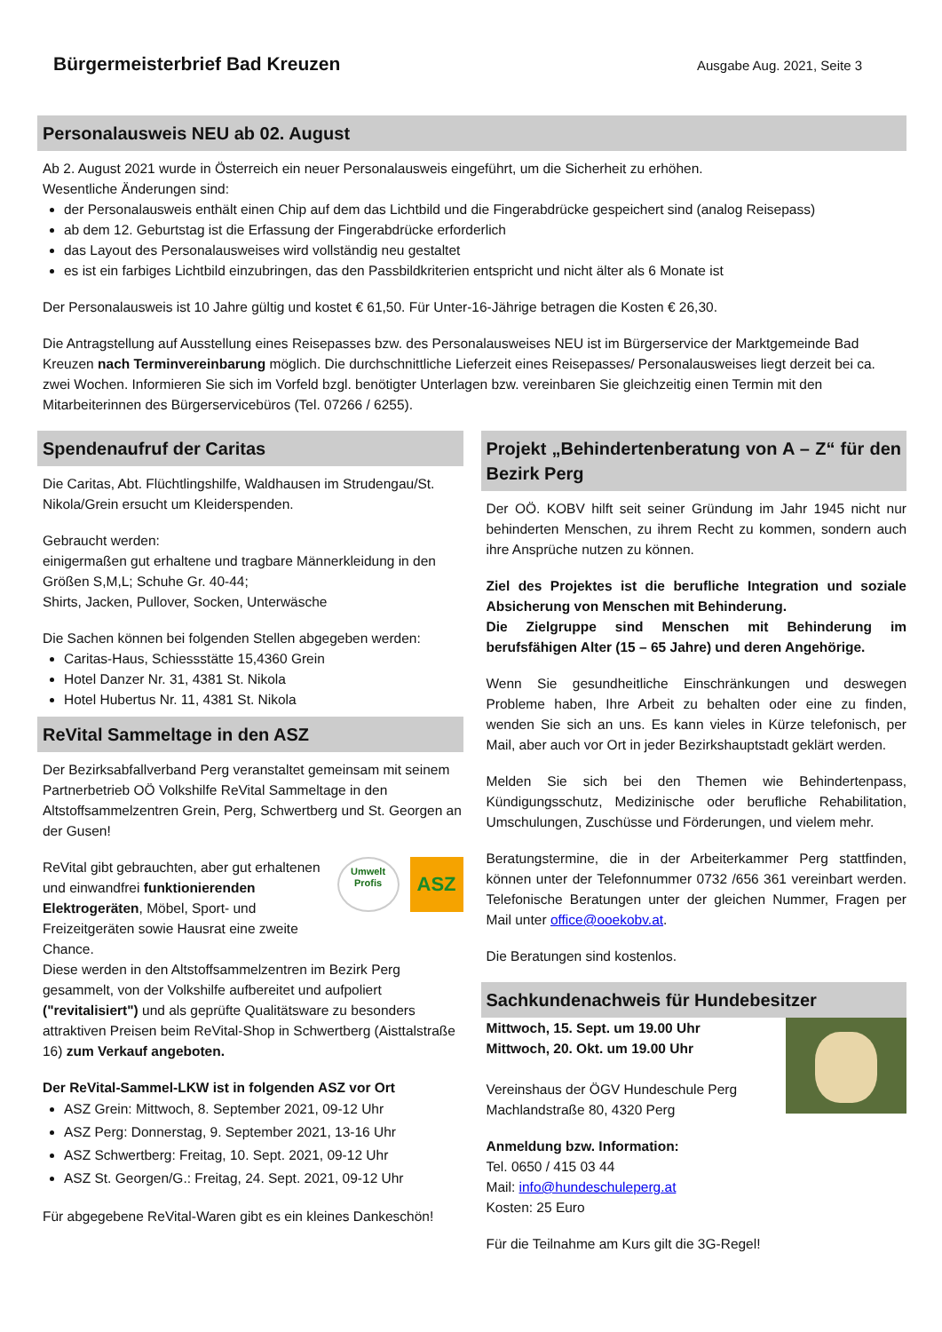Bürgermeisterbrief Bad Kreuzen
Ausgabe Aug. 2021, Seite 3
Personalausweis NEU ab 02. August
Ab 2. August 2021 wurde in Österreich ein neuer Personalausweis eingeführt, um die Sicherheit zu erhöhen.
Wesentliche Änderungen sind:
der Personalausweis enthält einen Chip auf dem das Lichtbild und die Fingerabdrücke gespeichert sind (analog Reisepass)
ab dem 12. Geburtstag ist die Erfassung der Fingerabdrücke erforderlich
das Layout des Personalausweises wird vollständig neu gestaltet
es ist ein farbiges Lichtbild einzubringen, das den Passbildkriterien entspricht und nicht älter als 6 Monate ist
Der Personalausweis ist 10 Jahre gültig und kostet € 61,50. Für Unter-16-Jährige betragen die Kosten € 26,30.
Die Antragstellung auf Ausstellung eines Reisepasses bzw. des Personalausweises NEU ist im Bürgerservice der Marktgemeinde Bad Kreuzen nach Terminvereinbarung möglich. Die durchschnittliche Lieferzeit eines Reisepasses/ Personalausweises liegt derzeit bei ca. zwei Wochen. Informieren Sie sich im Vorfeld bzgl. benötigter Unterlagen bzw. vereinbaren Sie gleichzeitig einen Termin mit den Mitarbeiterinnen des Bürgerservicebüros (Tel. 07266 / 6255).
Spendenaufruf der Caritas
Die Caritas, Abt. Flüchtlingshilfe, Waldhausen im Strudengau/St. Nikola/Grein ersucht um Kleiderspenden.
Gebraucht werden:
einigermaßen gut erhaltene und tragbare Männerkleidung in den Größen S,M,L; Schuhe Gr. 40-44;
Shirts, Jacken, Pullover, Socken, Unterwäsche
Die Sachen können bei folgenden Stellen abgegeben werden:
Caritas-Haus, Schiessstätte 15,4360 Grein
Hotel Danzer Nr. 31, 4381 St. Nikola
Hotel Hubertus Nr. 11, 4381 St. Nikola
ReVital Sammeltage in den ASZ
Der Bezirksabfallverband Perg veranstaltet gemeinsam mit seinem Partnerbetrieb OÖ Volkshilfe ReVital Sammeltage in den Altstoffsammelzentren Grein, Perg, Schwertberg und St. Georgen an der Gusen!
ReVital gibt gebrauchten, aber gut erhaltenen und einwandfrei funktionierenden Elektrogeräten, Möbel, Sport- und Freizeitgeräten sowie Hausrat eine zweite Chance.
Umwelt Profis
ASZ
Diese werden in den Altstoffsammelzentren im Bezirk Perg gesammelt, von der Volkshilfe aufbereitet und aufpoliert ("revitalisiert") und als geprüfte Qualitätsware zu besonders attraktiven Preisen beim ReVital-Shop in Schwertberg (Aisttalstraße 16) zum Verkauf angeboten.
Der ReVital-Sammel-LKW ist in folgenden ASZ vor Ort
ASZ Grein: Mittwoch, 8. September 2021, 09-12 Uhr
ASZ Perg: Donnerstag, 9. September 2021, 13-16 Uhr
ASZ Schwertberg: Freitag, 10. Sept. 2021, 09-12 Uhr
ASZ St. Georgen/G.: Freitag, 24. Sept. 2021, 09-12 Uhr
Für abgegebene ReVital-Waren gibt es ein kleines Dankeschön!
Projekt „Behindertenberatung von A – Z“ für den Bezirk Perg
Der OÖ. KOBV hilft seit seiner Gründung im Jahr 1945 nicht nur behinderten Menschen, zu ihrem Recht zu kommen, sondern auch ihre Ansprüche nutzen zu können.
Ziel des Projektes ist die berufliche Integration und soziale Absicherung von Menschen mit Behinderung.
Die Zielgruppe sind Menschen mit Behinderung im berufsfähigen Alter (15 – 65 Jahre) und deren Angehörige.
Wenn Sie gesundheitliche Einschränkungen und deswegen Probleme haben, Ihre Arbeit zu behalten oder eine zu finden, wenden Sie sich an uns. Es kann vieles in Kürze telefonisch, per Mail, aber auch vor Ort in jeder Bezirkshauptstadt geklärt werden.
Melden Sie sich bei den Themen wie Behindertenpass, Kündigungsschutz, Medizinische oder berufliche Rehabilitation, Umschulungen, Zuschüsse und Förderungen, und vielem mehr.
Beratungstermine, die in der Arbeiterkammer Perg stattfinden, können unter der Telefonnummer 0732 /656 361 vereinbart werden. Telefonische Beratungen unter der gleichen Nummer, Fragen per Mail unter office@ooekobv.at.
Die Beratungen sind kostenlos.
Sachkundenachweis für Hundebesitzer
Mittwoch, 15. Sept. um 19.00 Uhr
Mittwoch, 20. Okt. um 19.00 Uhr
Vereinshaus der ÖGV Hundeschule Perg
Machlandstraße 80, 4320 Perg
Anmeldung bzw. Information:
Tel. 0650 / 415 03 44
Mail: info@hundeschuleperg.at
Kosten: 25 Euro
Für die Teilnahme am Kurs gilt die 3G-Regel!